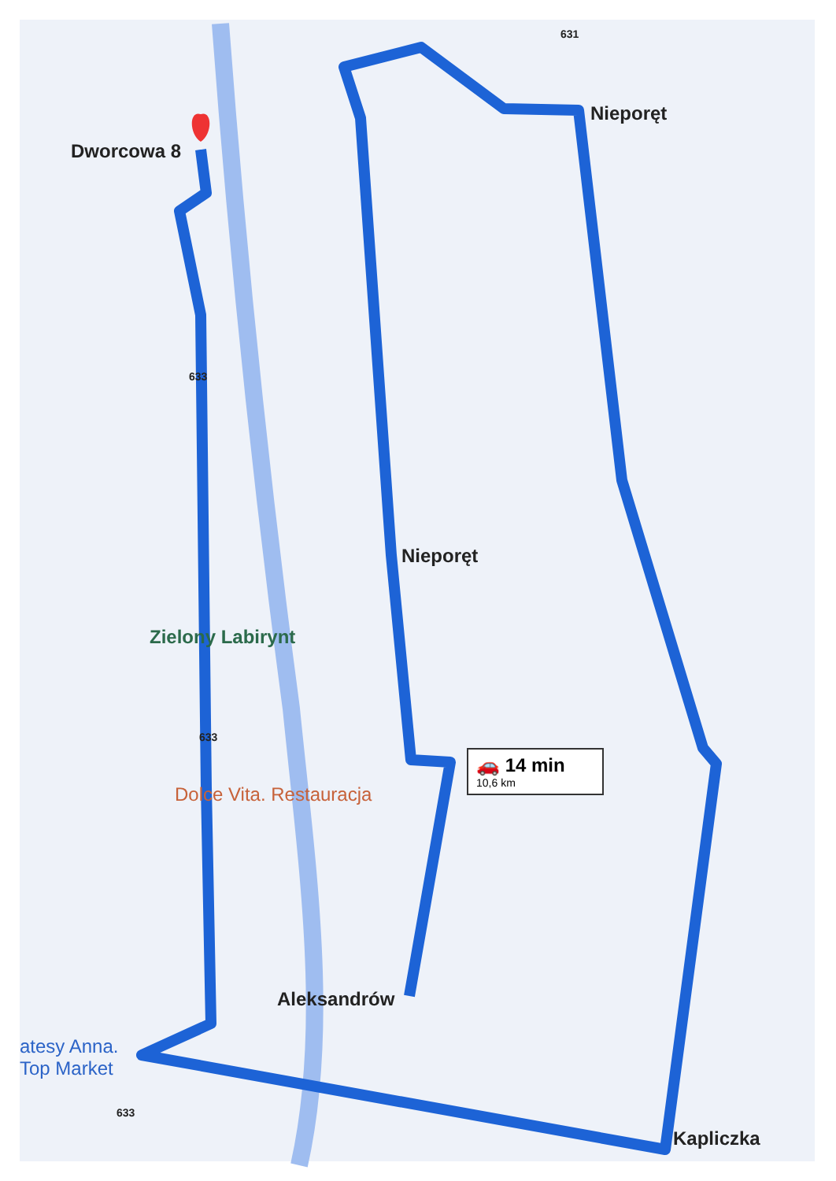Dworcowa 8
Nieporęt
Nieporęt
Zielony Labirynt
Dolce Vita. Restauracja
Aleksandrów
atesy Anna.
Top Market
Kapliczka
633
633
633
631
🚗 14 min
10,6 km